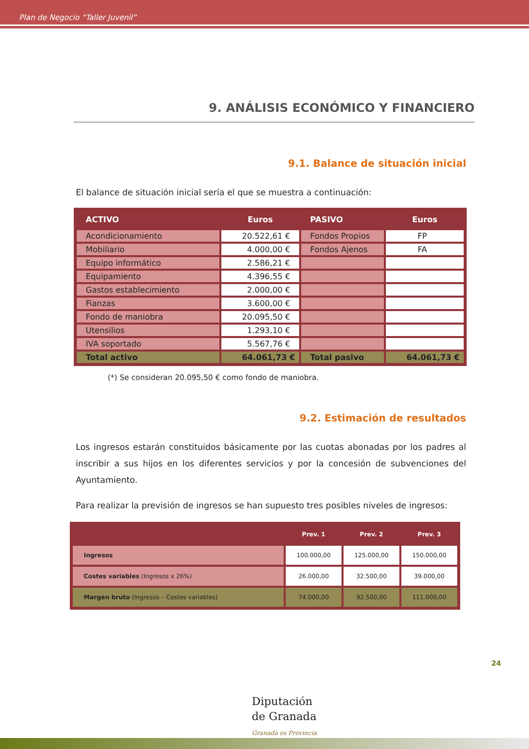Plan de Negocio “Taller Juvenil”
9. ANÁLISIS ECONÓMICO Y FINANCIERO
9.1. Balance de situación inicial
El balance de situación inicial sería el que se muestra a continuación:
| ACTIVO | Euros | PASIVO | Euros |
| --- | --- | --- | --- |
| Acondicionamiento | 20.522,61 € | Fondos Propios | FP |
| Mobiliario | 4.000,00 € | Fondos Ajenos | FA |
| Equipo informático | 2.586,21 € | | |
| Equipamiento | 4.396,55 € | | |
| Gastos establecimiento | 2.000,00 € | | |
| Fianzas | 3.600,00 € | | |
| Fondo de maniobra | 20.095,50 € | | |
| Utensilios | 1.293,10 € | | |
| IVA soportado | 5.567,76 € | | |
| Total activo | 64.061,73 € | Total pasivo | 64.061,73 € |
(*) Se consideran 20.095,50 € como fondo de maniobra.
9.2. Estimación de resultados
Los ingresos estarán constituidos básicamente por las cuotas abonadas por los padres al inscribir a sus hijos en los diferentes servicios y por la concesión de subvenciones del Ayuntamiento.
Para realizar la previsión de ingresos se han supuesto tres posibles niveles de ingresos:
| | Prev. 1 | Prev. 2 | Prev. 3 |
| --- | --- | --- | --- |
| Ingresos | 100.000,00 | 125.000,00 | 150.000,00 |
| Costes variables (Ingresos x 26%) | 26.000,00 | 32.500,00 | 39.000,00 |
| Margen bruto (Ingresos – Costes variables) | 74.000,00 | 92.500,00 | 111.000,00 |
24
Diputación
de Granada
Granada es Provincia